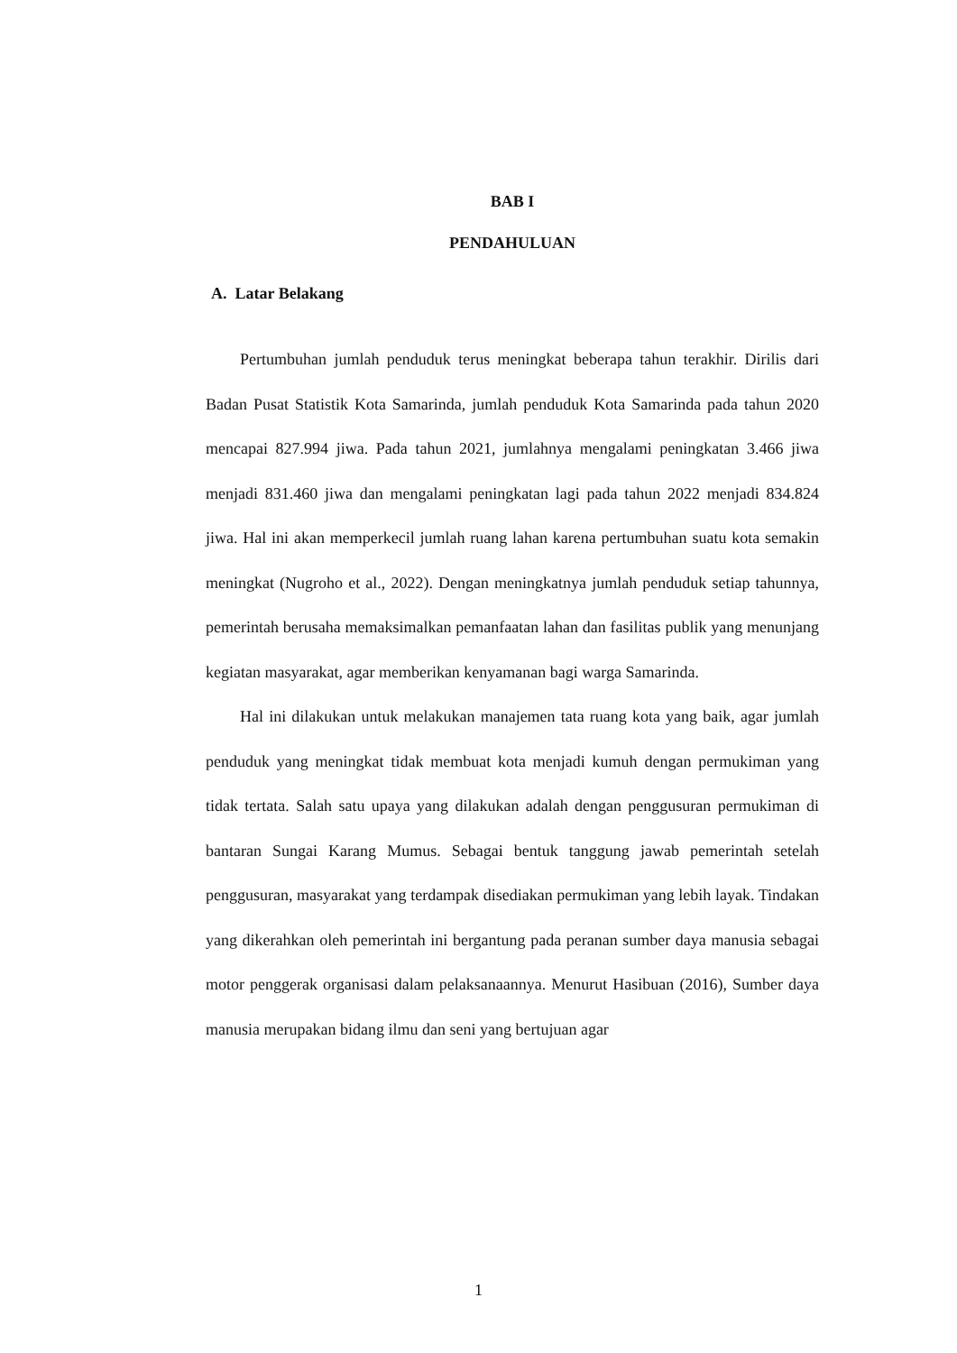BAB I
PENDAHULUAN
A. Latar Belakang
Pertumbuhan jumlah penduduk terus meningkat beberapa tahun terakhir. Dirilis dari Badan Pusat Statistik Kota Samarinda, jumlah penduduk Kota Samarinda pada tahun 2020 mencapai 827.994 jiwa. Pada tahun 2021, jumlahnya mengalami peningkatan 3.466 jiwa menjadi 831.460 jiwa dan mengalami peningkatan lagi pada tahun 2022 menjadi 834.824 jiwa. Hal ini akan memperkecil jumlah ruang lahan karena pertumbuhan suatu kota semakin meningkat (Nugroho et al., 2022). Dengan meningkatnya jumlah penduduk setiap tahunnya, pemerintah berusaha memaksimalkan pemanfaatan lahan dan fasilitas publik yang menunjang kegiatan masyarakat, agar memberikan kenyamanan bagi warga Samarinda.
Hal ini dilakukan untuk melakukan manajemen tata ruang kota yang baik, agar jumlah penduduk yang meningkat tidak membuat kota menjadi kumuh dengan permukiman yang tidak tertata. Salah satu upaya yang dilakukan adalah dengan penggusuran permukiman di bantaran Sungai Karang Mumus. Sebagai bentuk tanggung jawab pemerintah setelah penggusuran, masyarakat yang terdampak disediakan permukiman yang lebih layak. Tindakan yang dikerahkan oleh pemerintah ini bergantung pada peranan sumber daya manusia sebagai motor penggerak organisasi dalam pelaksanaannya. Menurut Hasibuan (2016), Sumber daya manusia merupakan bidang ilmu dan seni yang bertujuan agar
1